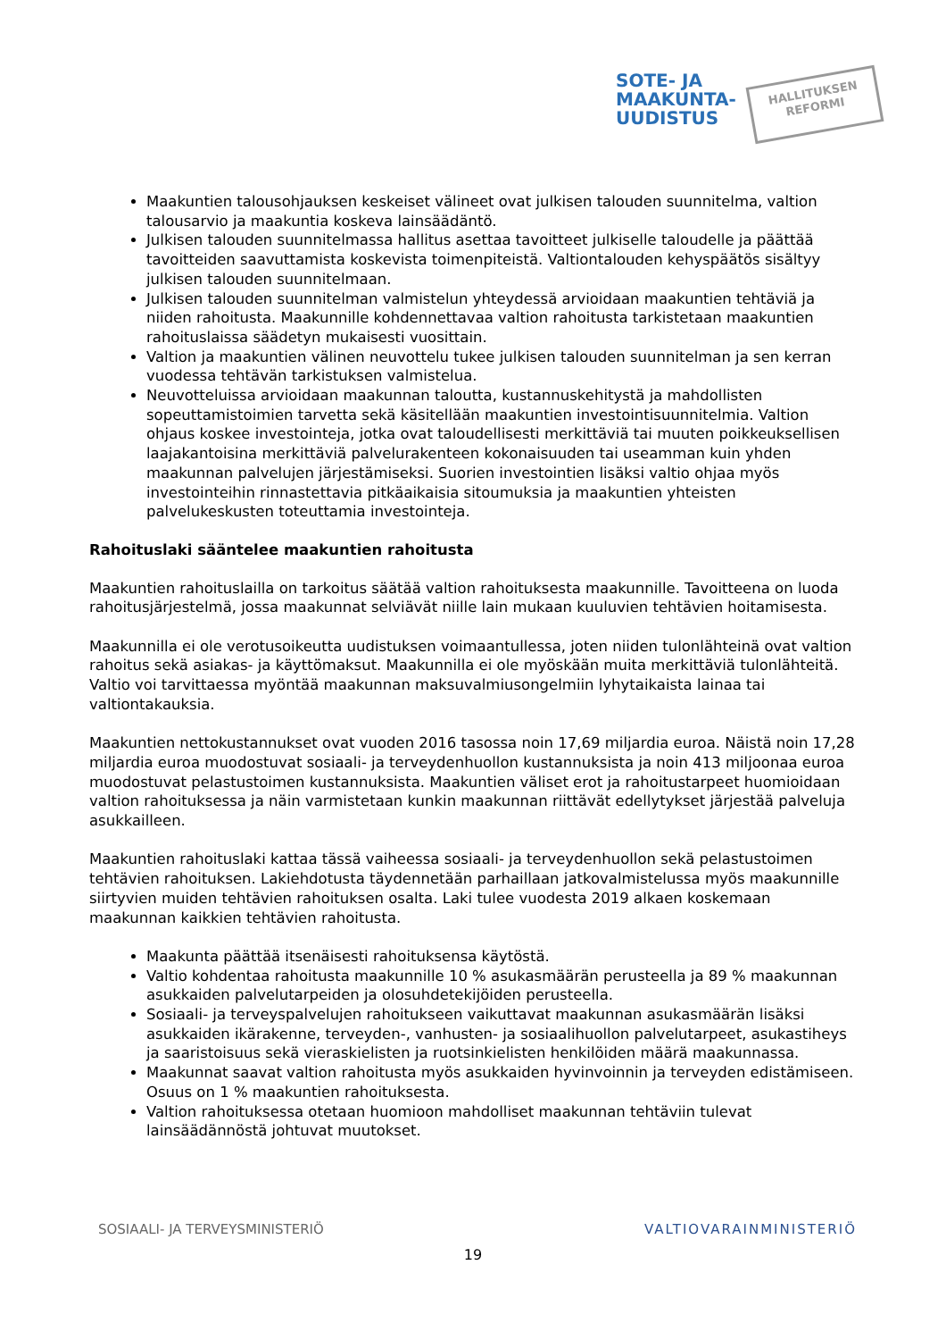SOTE- JA
MAAKUNTA-
UUDISTUS
HALLITUKSEN
REFORMI
Maakuntien talousohjauksen keskeiset välineet ovat julkisen talouden suunnitelma, valtion talousarvio ja maakuntia koskeva lainsäädäntö.
Julkisen talouden suunnitelmassa hallitus asettaa tavoitteet julkiselle taloudelle ja päättää tavoitteiden saavuttamista koskevista toimenpiteistä. Valtiontalouden kehyspäätös sisältyy julkisen talouden suunnitelmaan.
Julkisen talouden suunnitelman valmistelun yhteydessä arvioidaan maakuntien tehtäviä ja niiden rahoitusta. Maakunnille kohdennettavaa valtion rahoitusta tarkistetaan maakuntien rahoituslaissa säädetyn mukaisesti vuosittain.
Valtion ja maakuntien välinen neuvottelu tukee julkisen talouden suunnitelman ja sen kerran vuodessa tehtävän tarkistuksen valmistelua.
Neuvotteluissa arvioidaan maakunnan taloutta, kustannuskehitystä ja mahdollisten sopeuttamistoimien tarvetta sekä käsitellään maakuntien investointisuunnitelmia. Valtion ohjaus koskee investointeja, jotka ovat taloudellisesti merkittäviä tai muuten poikkeuksellisen laajakantoisina merkittäviä palvelurakenteen kokonaisuuden tai useamman kuin yhden maakunnan palvelujen järjestämiseksi. Suorien investointien lisäksi valtio ohjaa myös investointeihin rinnastettavia pitkäaikaisia sitoumuksia ja maakuntien yhteisten palvelukeskusten toteuttamia investointeja.
Rahoituslaki sääntelee maakuntien rahoitusta
Maakuntien rahoituslailla on tarkoitus säätää valtion rahoituksesta maakunnille. Tavoitteena on luoda rahoitusjärjestelmä, jossa maakunnat selviävät niille lain mukaan kuuluvien tehtävien hoitamisesta.
Maakunnilla ei ole verotusoikeutta uudistuksen voimaantullessa, joten niiden tulonlähteinä ovat valtion rahoitus sekä asiakas- ja käyttömaksut. Maakunnilla ei ole myöskään muita merkittäviä tulonlähteitä. Valtio voi tarvittaessa myöntää maakunnan maksuvalmiusongelmiin lyhytaikaista lainaa tai valtiontakauksia.
Maakuntien nettokustannukset ovat vuoden 2016 tasossa noin 17,69 miljardia euroa. Näistä noin 17,28 miljardia euroa muodostuvat sosiaali- ja terveydenhuollon kustannuksista ja noin 413 miljoonaa euroa muodostuvat pelastustoimen kustannuksista. Maakuntien väliset erot ja rahoitustarpeet huomioidaan valtion rahoituksessa ja näin varmistetaan kunkin maakunnan riittävät edellytykset järjestää palveluja asukkailleen.
Maakuntien rahoituslaki kattaa tässä vaiheessa sosiaali- ja terveydenhuollon sekä pelastustoimen tehtävien rahoituksen. Lakiehdotusta täydennetään parhaillaan jatkovalmistelussa myös maakunnille siirtyvien muiden tehtävien rahoituksen osalta. Laki tulee vuodesta 2019 alkaen koskemaan maakunnan kaikkien tehtävien rahoitusta.
Maakunta päättää itsenäisesti rahoituksensa käytöstä.
Valtio kohdentaa rahoitusta maakunnille 10 % asukasmäärän perusteella ja 89 % maakunnan asukkaiden palvelutarpeiden ja olosuhdetekijöiden perusteella.
Sosiaali- ja terveyspalvelujen rahoitukseen vaikuttavat maakunnan asukasmäärän lisäksi asukkaiden ikärakenne, terveyden-, vanhusten- ja sosiaalihuollon palvelutarpeet, asukastiheys ja saaristoisuus sekä vieraskielisten ja ruotsinkielisten henkilöiden määrä maakunnassa.
Maakunnat saavat valtion rahoitusta myös asukkaiden hyvinvoinnin ja terveyden edistämiseen. Osuus on 1 % maakuntien rahoituksesta.
Valtion rahoituksessa otetaan huomioon mahdolliset maakunnan tehtäviin tulevat lainsäädännöstä johtuvat muutokset.
SOSIAALI- JA TERVEYSMINISTERIÖ VALTIOVARAINMINISTERIÖ
19